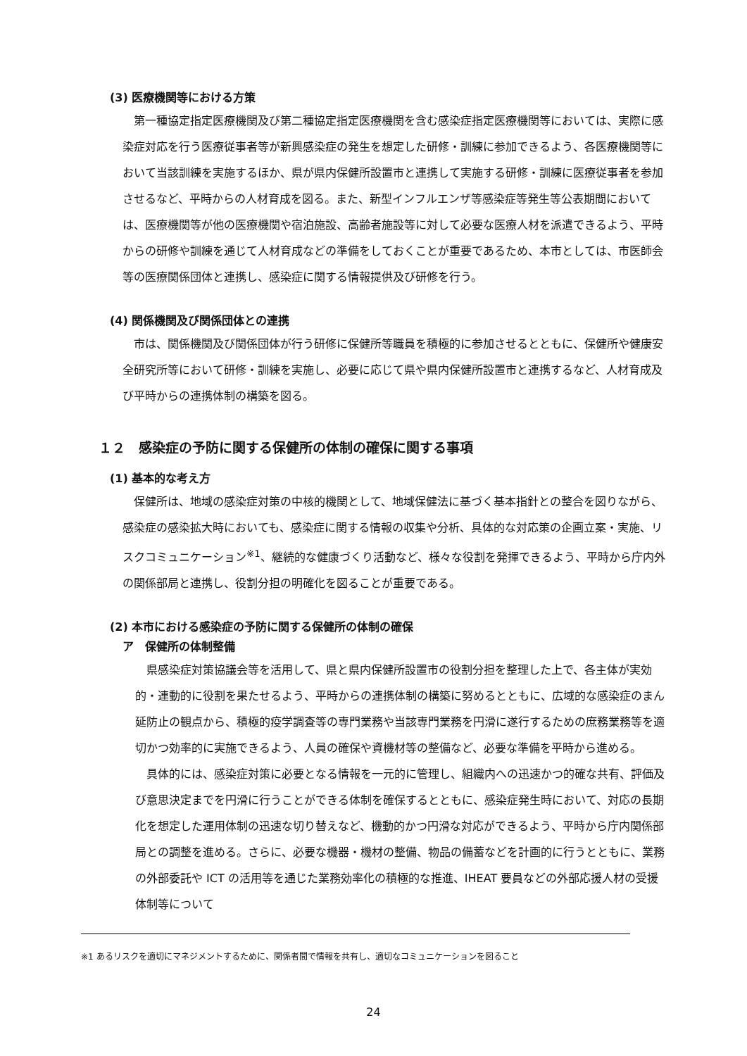(3) 医療機関等における方策
第一種協定指定医療機関及び第二種協定指定医療機関を含む感染症指定医療機関等においては、実際に感染症対応を行う医療従事者等が新興感染症の発生を想定した研修・訓練に参加できるよう、各医療機関等において当該訓練を実施するほか、県が県内保健所設置市と連携して実施する研修・訓練に医療従事者を参加させるなど、平時からの人材育成を図る。また、新型インフルエンザ等感染症等発生等公表期間においては、医療機関等が他の医療機関や宿泊施設、高齢者施設等に対して必要な医療人材を派遣できるよう、平時からの研修や訓練を通じて人材育成などの準備をしておくことが重要であるため、本市としては、市医師会等の医療関係団体と連携し、感染症に関する情報提供及び研修を行う。
(4) 関係機関及び関係団体との連携
市は、関係機関及び関係団体が行う研修に保健所等職員を積極的に参加させるとともに、保健所や健康安全研究所等において研修・訓練を実施し、必要に応じて県や県内保健所設置市と連携するなど、人材育成及び平時からの連携体制の構築を図る。
１２　感染症の予防に関する保健所の体制の確保に関する事項
(1) 基本的な考え方
保健所は、地域の感染症対策の中核的機関として、地域保健法に基づく基本指針との整合を図りながら、感染症の感染拡大時においても、感染症に関する情報の収集や分析、具体的な対応策の企画立案・実施、リスクコミュニケーション<sup>※1</sup>、継続的な健康づくり活動など、様々な役割を発揮できるよう、平時から庁内外の関係部局と連携し、役割分担の明確化を図ることが重要である。
(2) 本市における感染症の予防に関する保健所の体制の確保
ア　保健所の体制整備
県感染症対策協議会等を活用して、県と県内保健所設置市の役割分担を整理した上で、各主体が実効的・連動的に役割を果たせるよう、平時からの連携体制の構築に努めるとともに、広域的な感染症のまん延防止の観点から、積極的疫学調査等の専門業務や当該専門業務を円滑に遂行するための庶務業務等を適切かつ効率的に実施できるよう、人員の確保や資機材等の整備など、必要な準備を平時から進める。
具体的には、感染症対策に必要となる情報を一元的に管理し、組織内への迅速かつ的確な共有、評価及び意思決定までを円滑に行うことができる体制を確保するとともに、感染症発生時において、対応の長期化を想定した運用体制の迅速な切り替えなど、機動的かつ円滑な対応ができるよう、平時から庁内関係部局との調整を進める。さらに、必要な機器・機材の整備、物品の備蓄などを計画的に行うとともに、業務の外部委託や ICT の活用等を通じた業務効率化の積極的な推進、IHEAT 要員などの外部応援人材の受援体制等について
※1 あるリスクを適切にマネジメントするために、関係者間で情報を共有し、適切なコミュニケーションを図ること
24